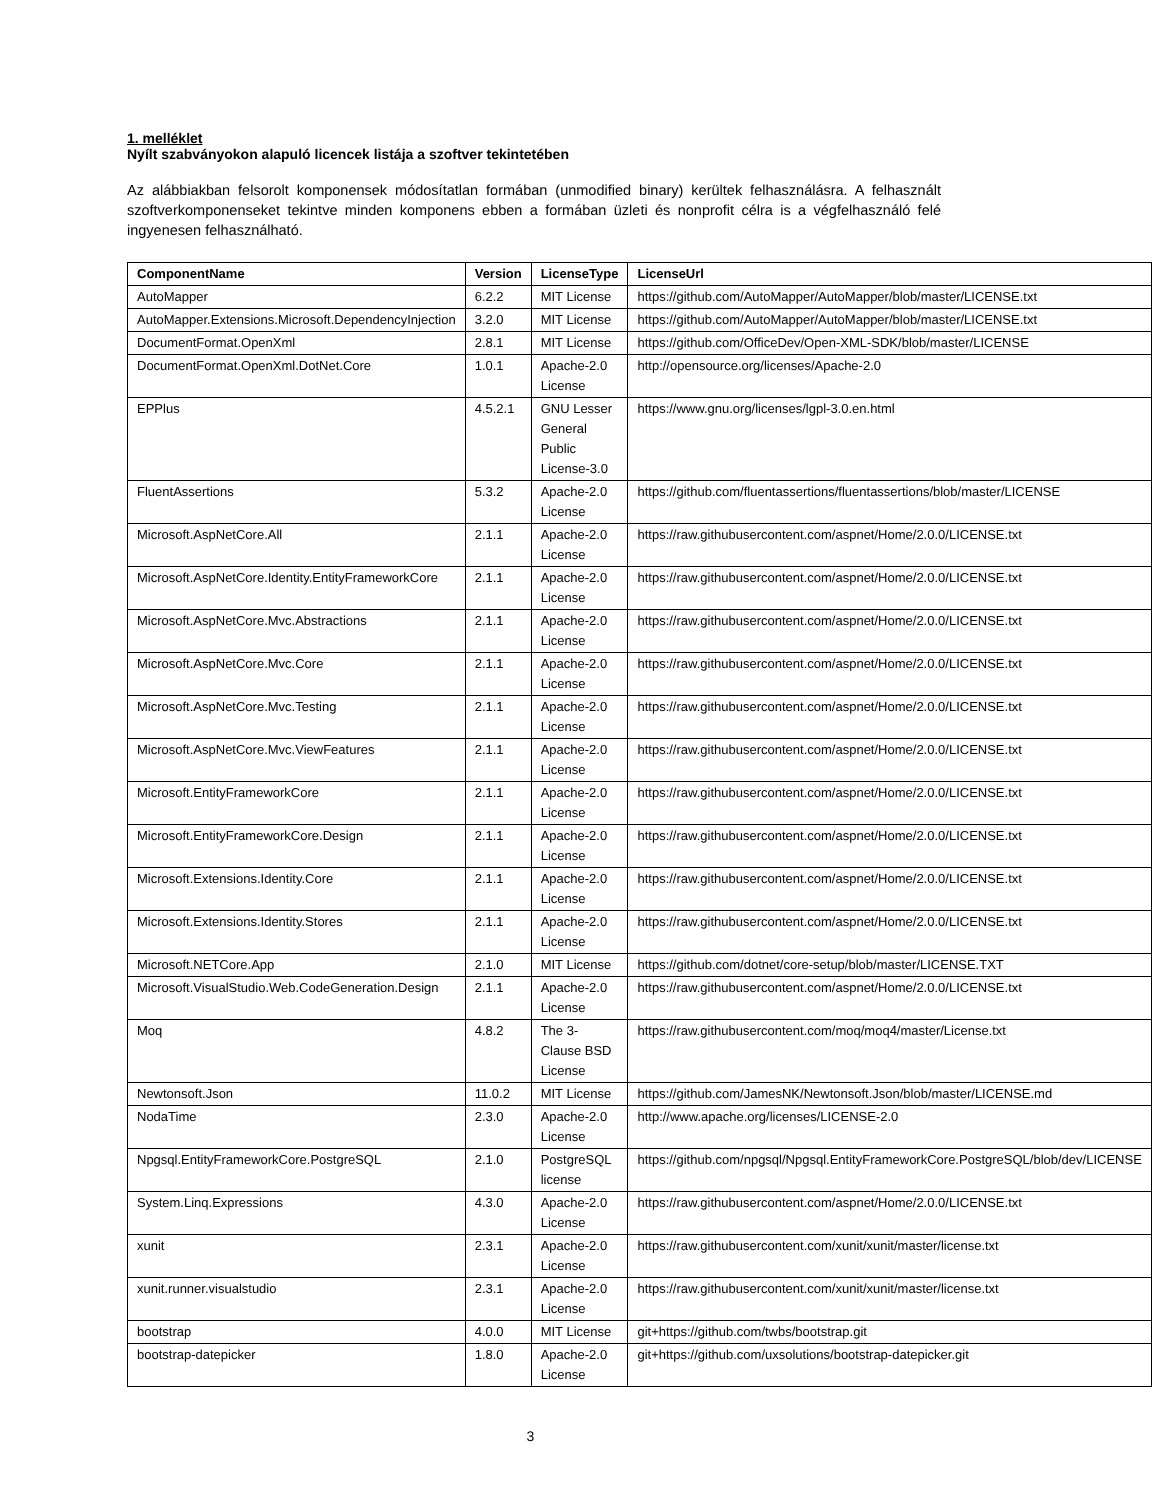1. melléklet
Nyílt szabványokon alapuló licencek listája a szoftver tekintetében
Az alábbiakban felsorolt komponensek módosítatlan formában (unmodified binary) kerültek felhasználásra. A felhasznált szoftverkomponenseket tekintve minden komponens ebben a formában üzleti és nonprofit célra is a végfelhasználó felé ingyenesen felhasználható.
| ComponentName | Version | LicenseType | LicenseUrl |
| --- | --- | --- | --- |
| AutoMapper | 6.2.2 | MIT License | https://github.com/AutoMapper/AutoMapper/blob/master/LICENSE.txt |
| AutoMapper.Extensions.Microsoft.DependencyInjection | 3.2.0 | MIT License | https://github.com/AutoMapper/AutoMapper/blob/master/LICENSE.txt |
| DocumentFormat.OpenXml | 2.8.1 | MIT License | https://github.com/OfficeDev/Open-XML-SDK/blob/master/LICENSE |
| DocumentFormat.OpenXml.DotNet.Core | 1.0.1 | Apache-2.0 License | http://opensource.org/licenses/Apache-2.0 |
| EPPlus | 4.5.2.1 | GNU Lesser General Public License-3.0 | https://www.gnu.org/licenses/lgpl-3.0.en.html |
| FluentAssertions | 5.3.2 | Apache-2.0 License | https://github.com/fluentassertions/fluentassertions/blob/master/LICENSE |
| Microsoft.AspNetCore.All | 2.1.1 | Apache-2.0 License | https://raw.githubusercontent.com/aspnet/Home/2.0.0/LICENSE.txt |
| Microsoft.AspNetCore.Identity.EntityFrameworkCore | 2.1.1 | Apache-2.0 License | https://raw.githubusercontent.com/aspnet/Home/2.0.0/LICENSE.txt |
| Microsoft.AspNetCore.Mvc.Abstractions | 2.1.1 | Apache-2.0 License | https://raw.githubusercontent.com/aspnet/Home/2.0.0/LICENSE.txt |
| Microsoft.AspNetCore.Mvc.Core | 2.1.1 | Apache-2.0 License | https://raw.githubusercontent.com/aspnet/Home/2.0.0/LICENSE.txt |
| Microsoft.AspNetCore.Mvc.Testing | 2.1.1 | Apache-2.0 License | https://raw.githubusercontent.com/aspnet/Home/2.0.0/LICENSE.txt |
| Microsoft.AspNetCore.Mvc.ViewFeatures | 2.1.1 | Apache-2.0 License | https://raw.githubusercontent.com/aspnet/Home/2.0.0/LICENSE.txt |
| Microsoft.EntityFrameworkCore | 2.1.1 | Apache-2.0 License | https://raw.githubusercontent.com/aspnet/Home/2.0.0/LICENSE.txt |
| Microsoft.EntityFrameworkCore.Design | 2.1.1 | Apache-2.0 License | https://raw.githubusercontent.com/aspnet/Home/2.0.0/LICENSE.txt |
| Microsoft.Extensions.Identity.Core | 2.1.1 | Apache-2.0 License | https://raw.githubusercontent.com/aspnet/Home/2.0.0/LICENSE.txt |
| Microsoft.Extensions.Identity.Stores | 2.1.1 | Apache-2.0 License | https://raw.githubusercontent.com/aspnet/Home/2.0.0/LICENSE.txt |
| Microsoft.NETCore.App | 2.1.0 | MIT License | https://github.com/dotnet/core-setup/blob/master/LICENSE.TXT |
| Microsoft.VisualStudio.Web.CodeGeneration.Design | 2.1.1 | Apache-2.0 License | https://raw.githubusercontent.com/aspnet/Home/2.0.0/LICENSE.txt |
| Moq | 4.8.2 | The 3-Clause BSD License | https://raw.githubusercontent.com/moq/moq4/master/License.txt |
| Newtonsoft.Json | 11.0.2 | MIT License | https://github.com/JamesNK/Newtonsoft.Json/blob/master/LICENSE.md |
| NodaTime | 2.3.0 | Apache-2.0 License | http://www.apache.org/licenses/LICENSE-2.0 |
| Npgsql.EntityFrameworkCore.PostgreSQL | 2.1.0 | PostgreSQL license | https://github.com/npgsql/Npgsql.EntityFrameworkCore.PostgreSQL/blob/dev/LICENSE |
| System.Linq.Expressions | 4.3.0 | Apache-2.0 License | https://raw.githubusercontent.com/aspnet/Home/2.0.0/LICENSE.txt |
| xunit | 2.3.1 | Apache-2.0 License | https://raw.githubusercontent.com/xunit/xunit/master/license.txt |
| xunit.runner.visualstudio | 2.3.1 | Apache-2.0 License | https://raw.githubusercontent.com/xunit/xunit/master/license.txt |
| bootstrap | 4.0.0 | MIT License | git+https://github.com/twbs/bootstrap.git |
| bootstrap-datepicker | 1.8.0 | Apache-2.0 License | git+https://github.com/uxsolutions/bootstrap-datepicker.git |
3